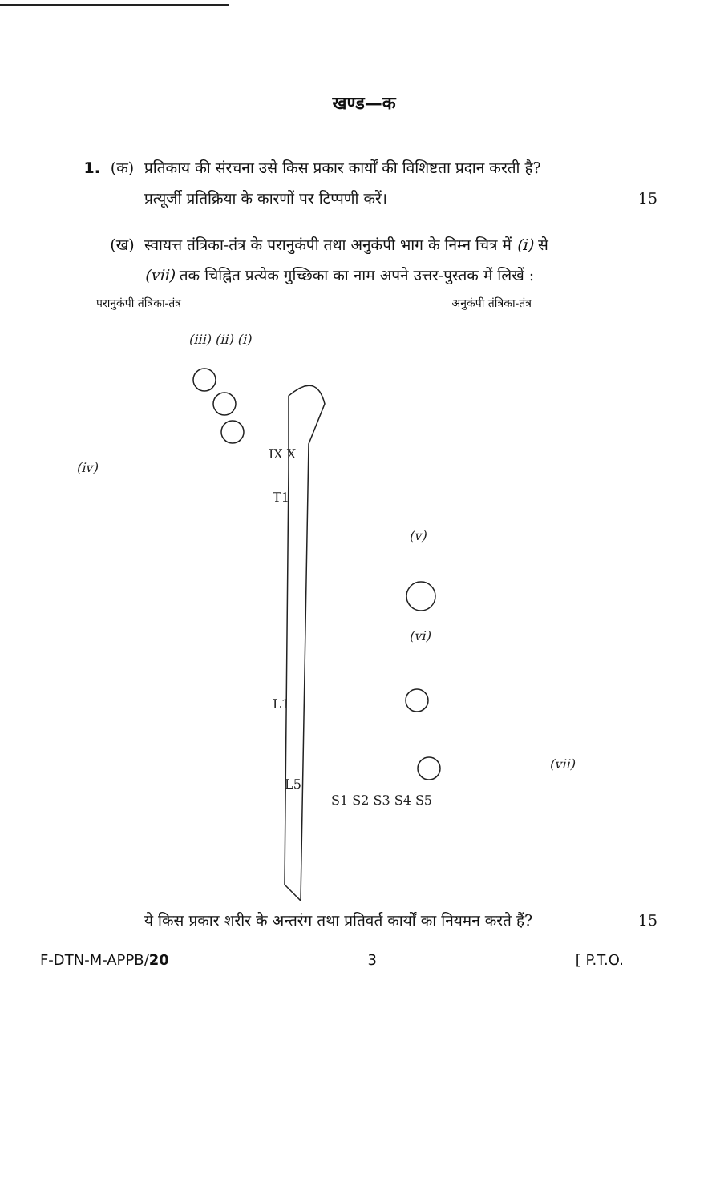खण्ड—क
1. (क) प्रतिकाय की संरचना उसे किस प्रकार कार्यों की विशिष्टता प्रदान करती है? प्रत्यूर्जी प्रतिक्रिया के कारणों पर टिप्पणी करें।
15
(ख) स्वायत्त तंत्रिका-तंत्र के परानुकंपी तथा अनुकंपी भाग के निम्न चित्र में (i) से (vii) तक चिह्नित प्रत्येक गुच्छिका का नाम अपने उत्तर-पुस्तक में लिखें :
परानुकंपी तंत्रिका-तंत्र अनुकंपी तंत्रिका-तंत्र
(iii) (ii) (i)
(iv)
IX X
T1
(v)
(vi)
L1
(vii)
L5
S1 S2 S3 S4 S5
ये किस प्रकार शरीर के अन्तरंग तथा प्रतिवर्त कार्यों का नियमन करते हैं?
15
F-DTN-M-APPB/20 3 [ P.T.O.